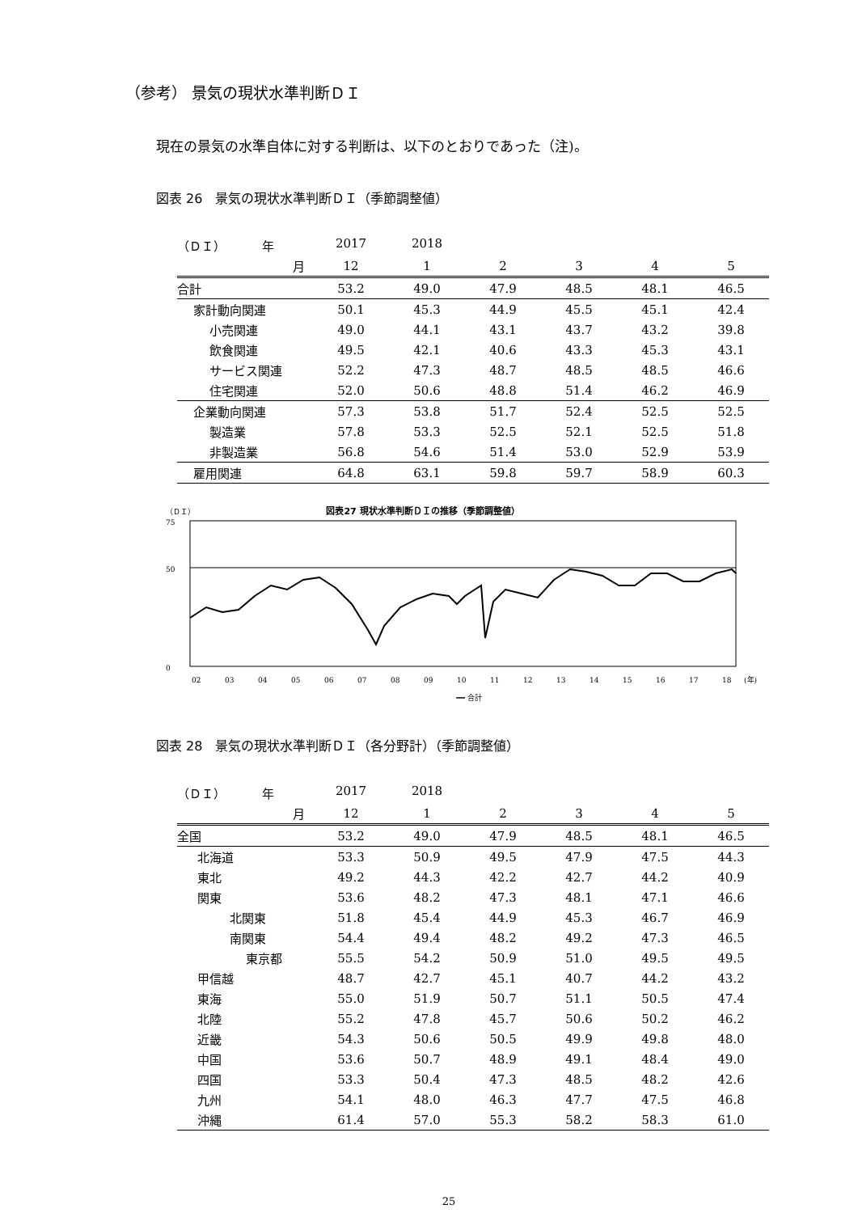（参考） 景気の現状水準判断ＤＩ
現在の景気の水準自体に対する判断は、以下のとおりであった（注)。
図表 26　景気の現状水準判断ＤＩ（季節調整値）
| （ＤＩ） 年 | 2017 | 2018 | | | | |
| --- | --- | --- | --- | --- | --- | --- |
| 月 | 12 | 1 | 2 | 3 | 4 | 5 |
| 合計 | 53.2 | 49.0 | 47.9 | 48.5 | 48.1 | 46.5 |
| 家計動向関連 | 50.1 | 45.3 | 44.9 | 45.5 | 45.1 | 42.4 |
| 小売関連 | 49.0 | 44.1 | 43.1 | 43.7 | 43.2 | 39.8 |
| 飲食関連 | 49.5 | 42.1 | 40.6 | 43.3 | 45.3 | 43.1 |
| サービス関連 | 52.2 | 47.3 | 48.7 | 48.5 | 48.5 | 46.6 |
| 住宅関連 | 52.0 | 50.6 | 48.8 | 51.4 | 46.2 | 46.9 |
| 企業動向関連 | 57.3 | 53.8 | 51.7 | 52.4 | 52.5 | 52.5 |
| 製造業 | 57.8 | 53.3 | 52.5 | 52.1 | 52.5 | 51.8 |
| 非製造業 | 56.8 | 54.6 | 51.4 | 53.0 | 52.9 | 53.9 |
| 雇用関連 | 64.8 | 63.1 | 59.8 | 59.7 | 58.9 | 60.3 |
（ＤＩ） 図表27 現状水準判断ＤＩの推移（季節調整値）
75
50
0
02
03
04
05
06
07
08
09
10
11
12
13
14
15
16
17
18
(年)
━━ 合計
図表 28　景気の現状水準判断ＤＩ（各分野計）（季節調整値）
| （ＤＩ） 年 | 2017 | 2018 | | | | |
| --- | --- | --- | --- | --- | --- | --- |
| 月 | 12 | 1 | 2 | 3 | 4 | 5 |
| 全国 | 53.2 | 49.0 | 47.9 | 48.5 | 48.1 | 46.5 |
| 北海道 | 53.3 | 50.9 | 49.5 | 47.9 | 47.5 | 44.3 |
| 東北 | 49.2 | 44.3 | 42.2 | 42.7 | 44.2 | 40.9 |
| 関東 | 53.6 | 48.2 | 47.3 | 48.1 | 47.1 | 46.6 |
| 北関東 | 51.8 | 45.4 | 44.9 | 45.3 | 46.7 | 46.9 |
| 南関東 | 54.4 | 49.4 | 48.2 | 49.2 | 47.3 | 46.5 |
| 東京都 | 55.5 | 54.2 | 50.9 | 51.0 | 49.5 | 49.5 |
| 甲信越 | 48.7 | 42.7 | 45.1 | 40.7 | 44.2 | 43.2 |
| 東海 | 55.0 | 51.9 | 50.7 | 51.1 | 50.5 | 47.4 |
| 北陸 | 55.2 | 47.8 | 45.7 | 50.6 | 50.2 | 46.2 |
| 近畿 | 54.3 | 50.6 | 50.5 | 49.9 | 49.8 | 48.0 |
| 中国 | 53.6 | 50.7 | 48.9 | 49.1 | 48.4 | 49.0 |
| 四国 | 53.3 | 50.4 | 47.3 | 48.5 | 48.2 | 42.6 |
| 九州 | 54.1 | 48.0 | 46.3 | 47.7 | 47.5 | 46.8 |
| 沖縄 | 61.4 | 57.0 | 55.3 | 58.2 | 58.3 | 61.0 |
25